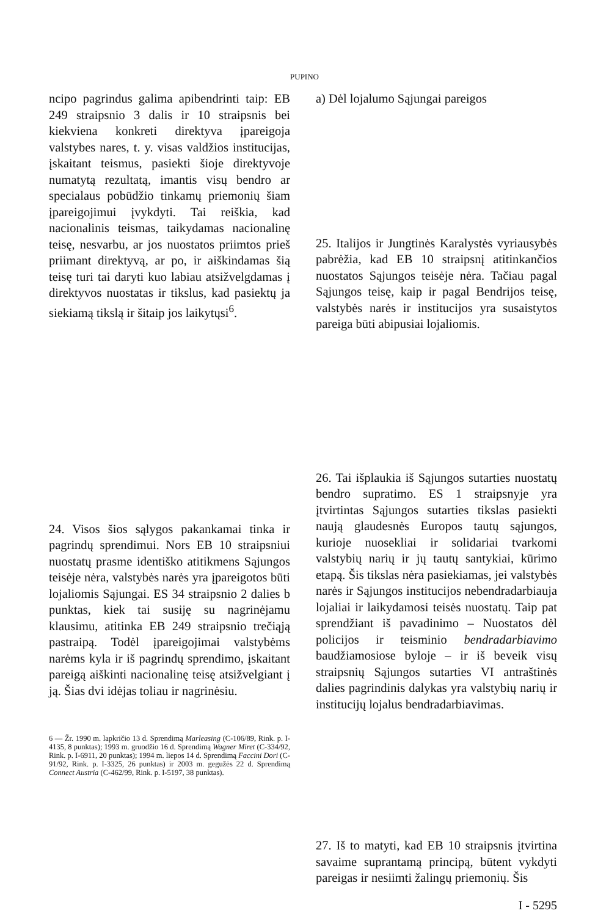PUPINO
ncipo pagrindus galima apibendrinti taip: EB 249 straipsnio 3 dalis ir 10 straipsnis bei kiekviena konkreti direktyva įpareigoja valstybes nares, t. y. visas valdžios institucijas, įskaitant teismus, pasiekti šioje direktyvoje numatytą rezultatą, imantis visų bendro ar specialaus pobūdžio tinkamų priemonių šiam įpareigojimui įvykdyti. Tai reiškia, kad nacionalinis teismas, taikydamas nacionalinę teisę, nesvarbu, ar jos nuostatos priimtos prieš priimant direktyvą, ar po, ir aiškindamas šią teisę turi tai daryti kuo labiau atsižvelgdamas į direktyvos nuostatas ir tikslus, kad pasiektų ja siekiamą tikslą ir šitaip jos laikytųsi<sup>6</sup>.
24. Visos šios sąlygos pakankamai tinka ir pagrindų sprendimui. Nors EB 10 straipsniui nuostatų prasme identiško atitikmens Sąjungos teisėje nėra, valstybės narės yra įpareigotos būti lojaliomis Sąjungai. ES 34 straipsnio 2 dalies b punktas, kiek tai susiję su nagrinėjamu klausimu, atitinka EB 249 straipsnio trečiąją pastraipą. Todėl įpareigojimai valstybėms narėms kyla ir iš pagrindų sprendimo, įskaitant pareigą aiškinti nacionalinę teisę atsižvelgiant į ją. Šias dvi idėjas toliau ir nagrinėsiu.
6 — Žr. 1990 m. lapkričio 13 d. Sprendimą Marleasing (C-106/89, Rink. p. I-4135, 8 punktas); 1993 m. gruodžio 16 d. Sprendimą Wagner Miret (C-334/92, Rink. p. I-6911, 20 punktas); 1994 m. liepos 14 d. Sprendimą Faccini Dori (C-91/92, Rink. p. I-3325, 26 punktas) ir 2003 m. gegužės 22 d. Sprendimą Connect Austria (C-462/99, Rink. p. I-5197, 38 punktas).
a) Dėl lojalumo Sąjungai pareigos
25. Italijos ir Jungtinės Karalystės vyriausybės pabrėžia, kad EB 10 straipsnį atitinkančios nuostatos Sąjungos teisėje nėra. Tačiau pagal Sąjungos teisę, kaip ir pagal Bendrijos teisę, valstybės narės ir institucijos yra susaistytos pareiga būti abipusiai lojaliomis.
26. Tai išplaukia iš Sąjungos sutarties nuostatų bendro supratimo. ES 1 straipsnyje yra įtvirtintas Sąjungos sutarties tikslas pasiekti naują glaudesnės Europos tautų sąjungos, kurioje nuosekliai ir solidariai tvarkomi valstybių narių ir jų tautų santykiai, kūrimo etapą. Šis tikslas nėra pasiekiamas, jei valstybės narės ir Sąjungos institucijos nebendradarbiauja lojaliai ir laikydamosi teisės nuostatų. Taip pat sprendžiant iš pavadinimo – Nuostatos dėl policijos ir teisminio bendradarbiavimo baudžiamosiose byloje – ir iš beveik visų straipsnių Sąjungos sutarties VI antraštinės dalies pagrindinis dalykas yra valstybių narių ir institucijų lojalus bendradarbiavimas.
27. Iš to matyti, kad EB 10 straipsnis įtvirtina savaime suprantamą principą, būtent vykdyti pareigas ir nesiimti žalingų priemonių. Šis
I - 5295